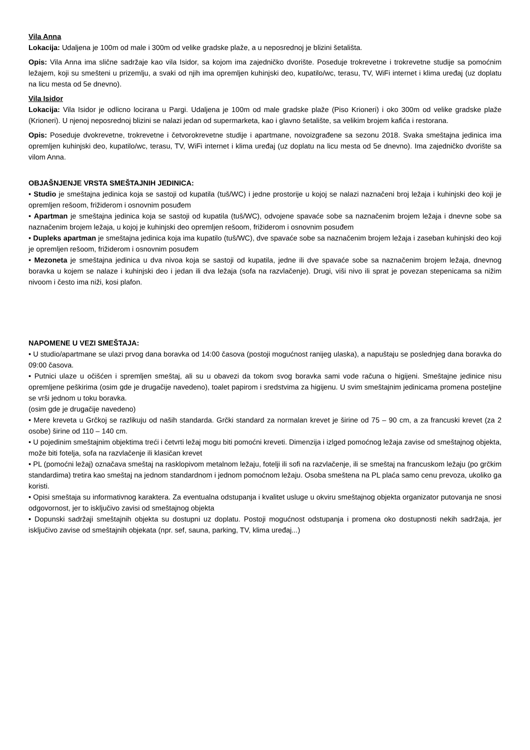Vila Anna
Lokacija: Udaljena je 100m od male i 300m od velike gradske plaže, a u neposrednoj je blizini šetališta.
Opis: Vila Anna ima slične sadržaje kao vila Isidor, sa kojom ima zajedničko dvorište. Poseduje trokrevetne i trokrevetne studije sa pomoćnim ležajem, koji su smešteni u prizemlju, a svaki od njih ima opremljen kuhinjski deo, kupatilo/wc, terasu, TV, WiFi internet i klima uređaj (uz doplatu na licu mesta od 5e dnevno).
Vila Isidor
Lokacija: Vila Isidor je odlicno locirana u Pargi. Udaljena je 100m od male gradske plaže (Piso Krioneri) i oko 300m od velike gradske plaže (Krioneri). U njenoj neposrednoj blizini se nalazi jedan od supermarketa, kao i glavno šetalište, sa velikim brojem kafića i restorana.
Opis: Poseduje dvokrevetne, trokrevetne i četvorokrevetne studije i apartmane, novoizgrađene sa sezonu 2018. Svaka smeštajna jedinica ima opremljen kuhinjski deo, kupatilo/wc, terasu, TV, WiFi internet i klima uređaj (uz doplatu na licu mesta od 5e dnevno). Ima zajedničko dvorište sa vilom Anna.
OBJAŠNJENJE VRSTA SMEŠTAJNIH JEDINICA:
• Studio je smeštajna jedinica koja se sastoji od kupatila (tuš/WC) i jedne prostorije u kojoj se nalazi naznačeni broj ležaja i kuhinjski deo koji je opremljen rešoom, frižiderom i osnovnim posuđem
• Apartman je smeštajna jedinica koja se sastoji od kupatila (tuš/WC), odvojene spavaće sobe sa naznačenim brojem ležaja i dnevne sobe sa naznačenim brojem ležaja, u kojoj je kuhinjski deo opremljen rešoom, frižiderom i osnovnim posuđem
• Dupleks apartman je smeštajna jedinica koja ima kupatilo (tuš/WC), dve spavaće sobe sa naznačenim brojem ležaja i zaseban kuhinjski deo koji je opremljen rešoom, frižiderom i osnovnim posuđem
• Mezoneta je smeštajna jedinica u dva nivoa koja se sastoji od kupatila, jedne ili dve spavaće sobe sa naznačenim brojem ležaja, dnevnog boravka u kojem se nalaze i kuhinjski deo i jedan ili dva ležaja (sofa na razvlačenje). Drugi, viši nivo ili sprat je povezan stepenicama sa nižim nivoom i često ima niži, kosi plafon.
NAPOMENE U VEZI SMEŠTAJA:
• U studio/apartmane se ulazi prvog dana boravka od 14:00 časova (postoji mogućnost ranijeg ulaska), a napuštaju se poslednjeg dana boravka do 09:00 časova.
• Putnici ulaze u očišćen i spremljen smeštaj, ali su u obavezi da tokom svog boravka sami vode računa o higijeni. Smeštajne jedinice nisu opremljene peškirima (osim gde je drugačije navedeno), toalet papirom i sredstvima za higijenu. U svim smeštajnim jedinicama promena posteljine se vrši jednom u toku boravka.
(osim gde je drugačije navedeno)
• Mere kreveta u Grčkoj se razlikuju od naših standarda. Grčki standard za normalan krevet je širine od 75 – 90 cm, a za francuski krevet (za 2 osobe) širine od 110 – 140 cm.
• U pojedinim smeštajnim objektima treći i četvrti ležaj mogu biti pomoćni kreveti. Dimenzija i izlged pomoćnog ležaja zavise od smeštajnog objekta, može biti fotelja, sofa na razvlačenje ili klasičan krevet
• PL (pomoćni ležaj) označava smeštaj na rasklopivom metalnom ležaju, fotelji ili sofi na razvlačenje, ili se smeštaj na francuskom ležaju (po grčkim standardima) tretira kao smeštaj na jednom standardnom i jednom pomoćnom ležaju. Osoba smeštena na PL plaća samo cenu prevoza, ukoliko ga koristi.
• Opisi smeštaja su informativnog karaktera. Za eventualna odstupanja i kvalitet usluge u okviru smeštajnog objekta organizator putovanja ne snosi odgovornost, jer to isključivo zavisi od smeštajnog objekta
• Dopunski sadržaji smeštajnih objekta su dostupni uz doplatu. Postoji mogućnost odstupanja i promena oko dostupnosti nekih sadržaja, jer isključivo zavise od smeštajnih objekata (npr. sef, sauna, parking, TV, klima uređaj...)